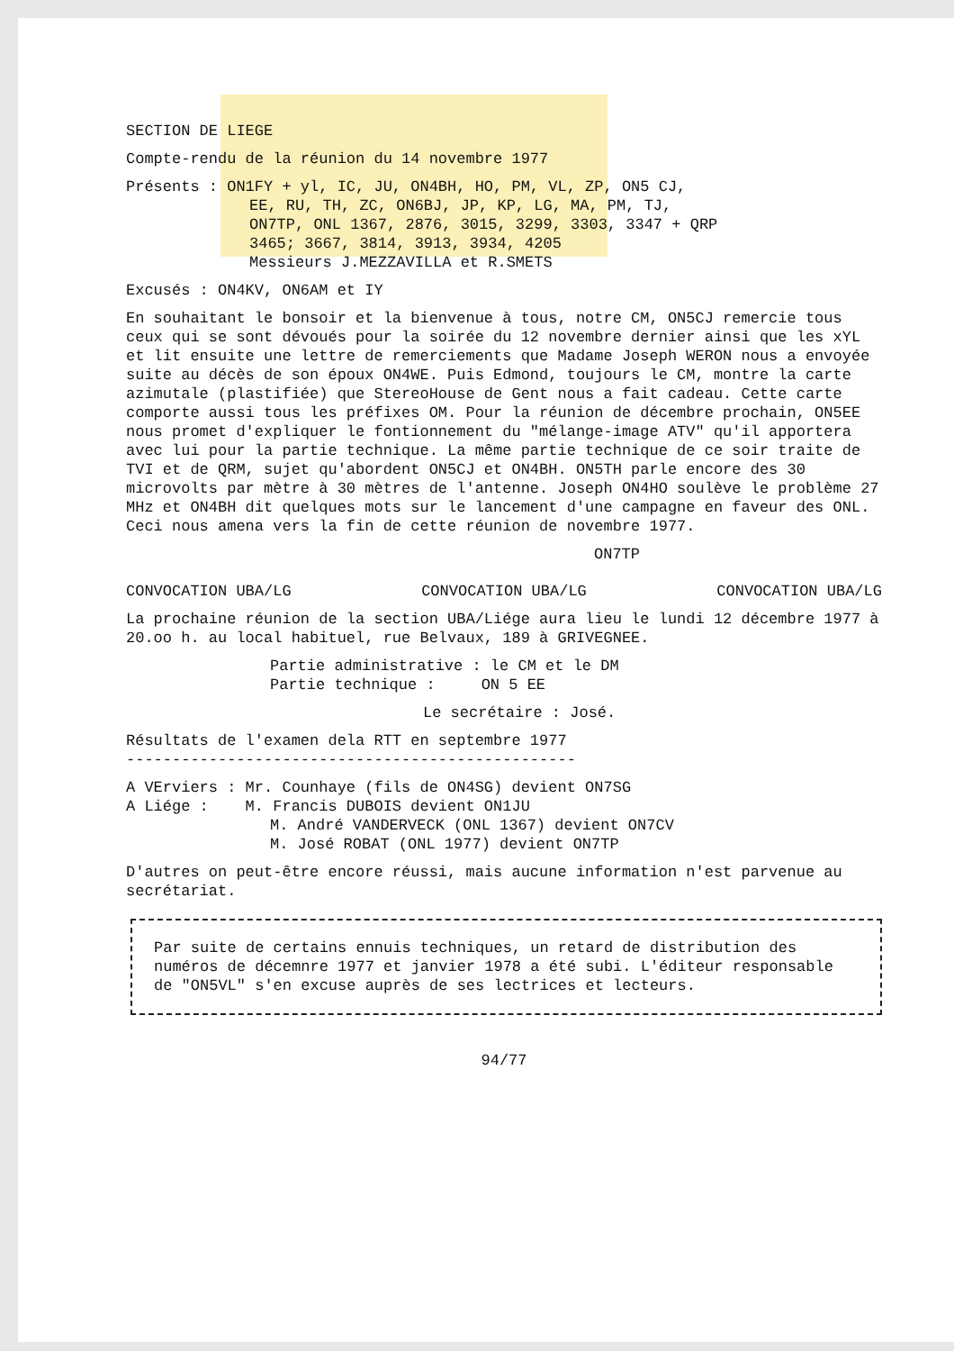SECTION DE LIEGE
Compte-rendu de la réunion du 14 novembre 1977
Présents : ON1FY + yl, IC, JU, ON4BH, HO, PM, VL, ZP, ON5 CJ,
EE, RU, TH, ZC, ON6BJ, JP, KP, LG, MA, PM, TJ,
ON7TP, ONL 1367, 2876, 3015, 3299, 3303, 3347 + QRP
3465; 3667, 3814, 3913, 3934, 4205
Messieurs J.MEZZAVILLA et R.SMETS
Excusés : ON4KV, ON6AM et IY
En souhaitant le bonsoir et la bienvenue à tous, notre CM, ON5CJ remercie tous ceux qui se sont dévoués pour la soirée du 12 novembre dernier ainsi que les xYL et lit ensuite une lettre de remerciements que Madame Joseph WERON nous a envoyée suite au décès de son époux ON4WE. Puis Edmond, toujours le CM, montre la carte azimutale (plastifiée) que StereoHouse de Gent nous a fait cadeau. Cette carte comporte aussi tous les préfixes OM. Pour la réunion de décembre prochain, ON5EE nous promet d'expliquer le fontionnement du "mélange-image ATV" qu'il apportera avec lui pour la partie technique. La même partie technique de ce soir traite de TVI et de QRM, sujet qu'abordent ON5CJ et ON4BH. ON5TH parle encore des 30 microvolts par mètre à 30 mètres de l'antenne. Joseph ON4HO soulève le problème 27 MHz et ON4BH dit quelques mots sur le lancement d'une campagne en faveur des ONL. Ceci nous amena vers la fin de cette réunion de novembre 1977.
ON7TP
CONVOCATION UBA/LG CONVOCATION UBA/LG CONVOCATION UBA/LG
La prochaine réunion de la section UBA/Liége aura lieu le lundi 12 décembre 1977 à 20.oo h. au local habituel, rue Belvaux, 189 à GRIVEGNEE.
Partie administrative : le CM et le DM
Partie technique : ON 5 EE
Le secrétaire : José.
Résultats de l'examen dela RTT en septembre 1977
-------------------------------------------------
A VErviers : Mr. Counhaye (fils de ON4SG) devient ON7SG
A Liége : M. Francis DUBOIS devient ON1JU
M. André VANDERVECK (ONL 1367) devient ON7CV
M. José ROBAT (ONL 1977) devient ON7TP
D'autres on peut-être encore réussi, mais aucune information n'est parvenue au secrétariat.
Par suite de certains ennuis techniques, un retard de distribution des numéros de décemnre 1977 et janvier 1978 a été subi. L'éditeur responsable de "ON5VL" s'en excuse auprès de ses lectrices et lecteurs.
94/77